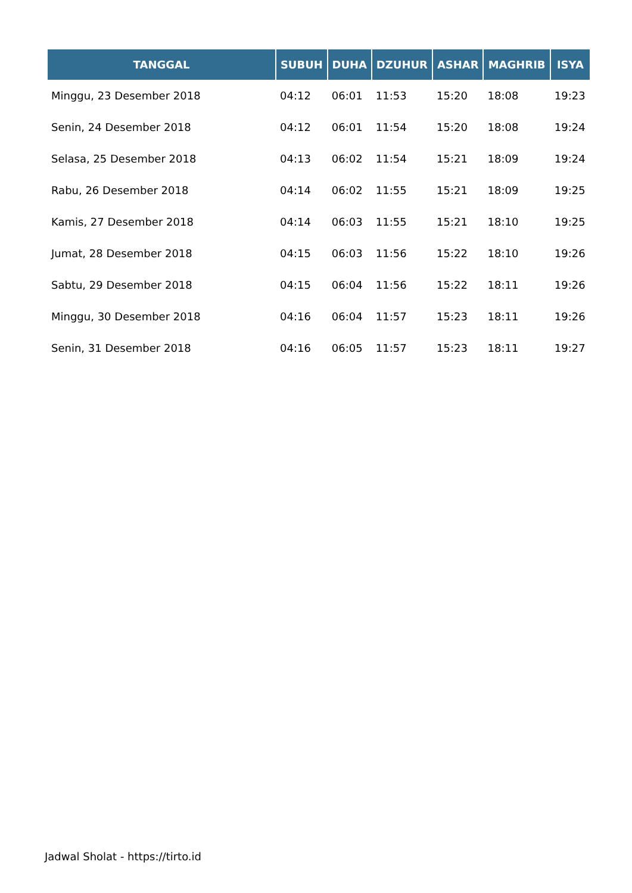| TANGGAL | SUBUH | DUHA | DZUHUR | ASHAR | MAGHRIB | ISYA |
| --- | --- | --- | --- | --- | --- | --- |
| Minggu, 23 Desember 2018 | 04:12 | 06:01 | 11:53 | 15:20 | 18:08 | 19:23 |
| Senin, 24 Desember 2018 | 04:12 | 06:01 | 11:54 | 15:20 | 18:08 | 19:24 |
| Selasa, 25 Desember 2018 | 04:13 | 06:02 | 11:54 | 15:21 | 18:09 | 19:24 |
| Rabu, 26 Desember 2018 | 04:14 | 06:02 | 11:55 | 15:21 | 18:09 | 19:25 |
| Kamis, 27 Desember 2018 | 04:14 | 06:03 | 11:55 | 15:21 | 18:10 | 19:25 |
| Jumat, 28 Desember 2018 | 04:15 | 06:03 | 11:56 | 15:22 | 18:10 | 19:26 |
| Sabtu, 29 Desember 2018 | 04:15 | 06:04 | 11:56 | 15:22 | 18:11 | 19:26 |
| Minggu, 30 Desember 2018 | 04:16 | 06:04 | 11:57 | 15:23 | 18:11 | 19:26 |
| Senin, 31 Desember 2018 | 04:16 | 06:05 | 11:57 | 15:23 | 18:11 | 19:27 |
Jadwal Sholat - https://tirto.id